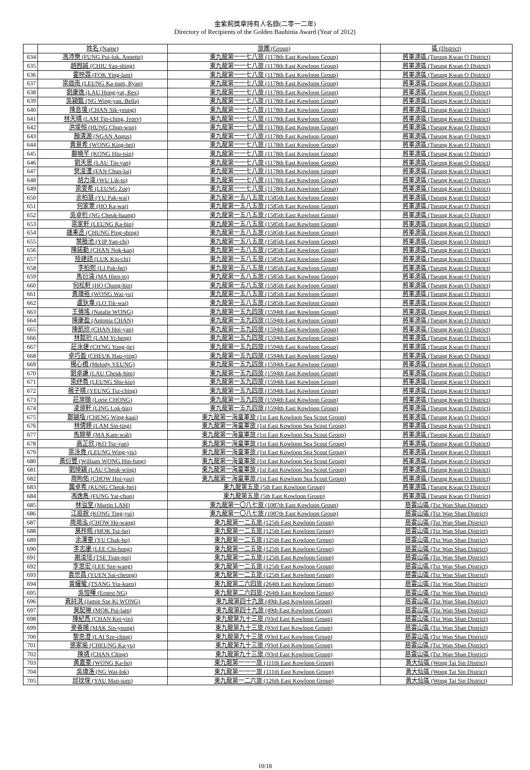金紫荊獎章持有人名錄(二零一二年)
Directory of Recipients of the Golden Bauhinia Award (Year of 2012)
| | 姓名 (Name) | 旅團 (Group) | 區 (District) |
| --- | --- | --- | --- |
| 634 | 馮沛樂 (FUNG Pui-lok, Annette) | 東九龍第一一七八旅 (1178th East Kowloon Group) | 將軍澳區 (Tseung Kwan O District) |
| 635 | 趙囿誠 (CHIU Yau-shing) | 東九龍第一一七八旅 (1178th East Kowloon Group) | 將軍澳區 (Tseung Kwan O District) |
| 636 | 霍映霖 (FOK Ying-lam) | 東九龍第一一七八旅 (1178th East Kowloon Group) | 將軍澳區 (Tseung Kwan O District) |
| 637 | 梁迦南 (LEUNG Ka-nam, Ryan) | 東九龍第一一七八旅 (1178th East Kowloon Group) | 將軍澳區 (Tseung Kwan O District) |
| 638 | 劉康逸 (LAU Hong-yat, Rex) | 東九龍第一一七八旅 (1178th East Kowloon Group) | 將軍澳區 (Tseung Kwan O District) |
| 639 | 吳穎甄 (NG Wing-yan, Bella) | 東九龍第一一七八旅 (1178th East Kowloon Group) | 將軍澳區 (Tseung Kwan O District) |
| 640 | 陳息壤 (CHAN Sik-yeung) | 東九龍第一一七八旅 (1178th East Kowloon Group) | 將軍澳區 (Tseung Kwan O District) |
| 641 | 林天晴 (LAM Tin-ching, Ivory) | 東九龍第一一七八旅 (1178th East Kowloon Group) | 將軍澳區 (Tseung Kwan O District) |
| 642 | 洪埈桓 (HUNG Chun-wun) | 東九龍第一一七八旅 (1178th East Kowloon Group) | 將軍澳區 (Tseung Kwan O District) |
| 643 | 顏清源 (NGAN Angus) | 東九龍第一一七八旅 (1178th East Kowloon Group) | 將軍澳區 (Tseung Kwan O District) |
| 644 | 黃景希 (WONG King-hei) | 東九龍第一一七八旅 (1178th East Kowloon Group) | 將軍澳區 (Tseung Kwan O District) |
| 645 | 鄺曉芊 (KONG Hiu-tsin) | 東九龍第一一七八旅 (1178th East Kowloon Group) | 將軍澳區 (Tseung Kwan O District) |
| 646 | 劉天恩 (LAU Tin-yan) | 東九龍第一一七八旅 (1178th East Kowloon Group) | 將軍澳區 (Tseung Kwan O District) |
| 647 | 樊浚澧 (FAN Chun-lai) | 東九龍第一一七八旅 (1178th East Kowloon Group) | 將軍澳區 (Tseung Kwan O District) |
| 648 | 胡力濤 (WU Lik-to) | 東九龍第一一七八旅 (1178th East Kowloon Group) | 將軍澳區 (Tseung Kwan O District) |
| 649 | 梁雯希 (LEUNG Zoe) | 東九龍第一一七八旅 (1178th East Kowloon Group) | 將軍澳區 (Tseung Kwan O District) |
| 650 | 余柏慧 (YU Pak-wai) | 東九龍第一五八五旅 (1585th East Kowloon Group) | 將軍澳區 (Tseung Kwan O District) |
| 651 | 何家葦 (HO Ka-wai) | 東九龍第一五八五旅 (1585th East Kowloon Group) | 將軍澳區 (Tseung Kwan O District) |
| 652 | 吳卓桁 (NG Cheuk-haang) | 東九龍第一五八五旅 (1585th East Kowloon Group) | 將軍澳區 (Tseung Kwan O District) |
| 653 | 梁家軒 (LEUNG Ka-hin) | 東九龍第一五八五旅 (1585th East Kowloon Group) | 將軍澳區 (Tseung Kwan O District) |
| 654 | 鍾秉丞 (CHUNG Ping-shing) | 東九龍第一五八五旅 (1585th East Kowloon Group) | 將軍澳區 (Tseung Kwan O District) |
| 655 | 葉殷池 (YIP Yan-chi) | 東九龍第一五八五旅 (1585th East Kowloon Group) | 將軍澳區 (Tseung Kwan O District) |
| 656 | 陳諾勤 (CHAN Nok-kan) | 東九龍第一五八五旅 (1585th East Kowloon Group) | 將軍澳區 (Tseung Kwan O District) |
| 657 | 陸建諮 (LUK Kin-chi) | 東九龍第一五八五旅 (1585th East Kowloon Group) | 將軍澳區 (Tseung Kwan O District) |
| 658 | 李柏熙 (LI Pak-hei) | 東九龍第一五八五旅 (1585th East Kowloon Group) | 將軍澳區 (Tseung Kwan O District) |
| 659 | 馬衍濤 (MA Hien-to) | 東九龍第一五八五旅 (1585th East Kowloon Group) | 將軍澳區 (Tseung Kwan O District) |
| 660 | 何松軒 (HO Chung-hin) | 東九龍第一五八五旅 (1585th East Kowloon Group) | 將軍澳區 (Tseung Kwan O District) |
| 661 | 黃瑋裕 (WONG Wai-yu) | 東九龍第一五八五旅 (1585th East Kowloon Group) | 將軍澳區 (Tseung Kwan O District) |
| 662 | 盧狄韋 (LO Tik-wai) | 東九龍第一五八五旅 (1585th East Kowloon Group) | 將軍澳區 (Tseung Kwan O District) |
| 663 | 王蒨瑤 (Natalie WONG) | 東九龍第一五九四旅 (1594th East Kowloon Group) | 將軍澳區 (Tseung Kwan O District) |
| 664 | 陳康盈 (Antonia CHAN) | 東九龍第一五九四旅 (1594th East Kowloon Group) | 將軍澳區 (Tseung Kwan O District) |
| 665 | 陳凱欣 (CHAN Hoi-yan) | 東九龍第一五九四旅 (1594th East Kowloon Group) | 將軍澳區 (Tseung Kwan O District) |
| 666 | 林懿珩 (LAM Yi-heng) | 東九龍第一五九四旅 (1594th East Kowloon Group) | 將軍澳區 (Tseung Kwan O District) |
| 667 | 莊泳捷 (CH'NG Yong-jie) | 東九龍第一五九四旅 (1594th East Kowloon Group) | 將軍澳區 (Tseung Kwan O District) |
| 668 | 卓巧盈 (CHEUK Hau-ying) | 東九龍第一五九四旅 (1594th East Kowloon Group) | 將軍澳區 (Tseung Kwan O District) |
| 669 | 楊心橋 (Melody YEUNG) | 東九龍第一五九四旅 (1594th East Kowloon Group) | 將軍澳區 (Tseung Kwan O District) |
| 670 | 劉卓謙 (LAU Cheuk-him) | 東九龍第一五九四旅 (1594th East Kowloon Group) | 將軍澳區 (Tseung Kwan O District) |
| 671 | 梁紓喬 (LEUNG Shu-kiu) | 東九龍第一五九四旅 (1594th East Kowloon Group) | 將軍澳區 (Tseung Kwan O District) |
| 672 | 楊子晴 (YEUNG Tsz-ching) | 東九龍第一五九四旅 (1594th East Kowloon Group) | 將軍澳區 (Tseung Kwan O District) |
| 673 | 莊灤頤 (Lorie CHONG) | 東九龍第一五九四旅 (1594th East Kowloon Group) | 將軍澳區 (Tseung Kwan O District) |
| 674 | 凌滌軒 (LING Lok-hin) | 東九龍第一五九四旅 (1594th East Kowloon Group) | 將軍澳區 (Tseung Kwan O District) |
| 675 | 鄭穎堦 (CHENG Wing-kaai) | 東九龍第一海童軍旅 (1st East Kowloon Sea Scout Group) | 將軍澳區 (Tseung Kwan O District) |
| 676 | 林倩婷 (LAM Sin-ting) | 東九龍第一海童軍旅 (1st East Kowloon Sea Scout Group) | 將軍澳區 (Tseung Kwan O District) |
| 677 | 馬錦華 (MA Kam-wah) | 東九龍第一海童軍旅 (1st East Kowloon Sea Scout Group) | 將軍澳區 (Tseung Kwan O District) |
| 678 | 高芷欣 (KO Tsz-yan) | 東九龍第一海童軍旅 (1st East Kowloon Sea Scout Group) | 將軍澳區 (Tseung Kwan O District) |
| 679 | 梁泳堯 (LEUNG Wing-yiu) | 東九龍第一海童軍旅 (1st East Kowloon Sea Scout Group) | 將軍澳區 (Tseung Kwan O District) |
| 680 | 黃衍豐 (William WONG Hin-fung) | 東九龍第一海童軍旅 (1st East Kowloon Sea Scout Group) | 將軍澳區 (Tseung Kwan O District) |
| 681 | 劉焯穎 (LAU Cheuk-wing) | 東九龍第一海童軍旅 (1st East Kowloon Sea Scout Group) | 將軍澳區 (Tseung Kwan O District) |
| 682 | 周昫佑 (CHOW Hui-yau) | 東九龍第一海童軍旅 (1st East Kowloon Sea Scout Group) | 將軍澳區 (Tseung Kwan O District) |
| 683 | 龔卓希 (KUNG Cheuk-hei) | 東九龍第五旅 (5th East Kowloon Group) | 將軍澳區 (Tseung Kwan O District) |
| 684 | 馮逸雋 (FUNG Yat-chun) | 東九龍第五旅 (5th East Kowloon Group) | 將軍澳區 (Tseung Kwan O District) |
| 685 | 林溢堂 (Martin LAM) | 東九龍第一〇八七旅 (1087th East Kowloon Group) | 慈雲山區 (Tsz Wan Shan District) |
| 686 | 江庭銳 (KONG Ting-yui) | 東九龍第一〇八七旅 (1087th East Kowloon Group) | 慈雲山區 (Tsz Wan Shan District) |
| 687 | 周澔泓 (CHOW Ho-wang) | 東九龍第一二五旅 (125th East Kowloon Group) | 慈雲山區 (Tsz Wan Shan District) |
| 688 | 莫梓皓 (MOK Tsz-ho) | 東九龍第一二五旅 (125th East Kowloon Group) | 慈雲山區 (Tsz Wan Shan District) |
| 689 | 余澤豪 (YU Chak-ho) | 東九龍第一二五旅 (125th East Kowloon Group) | 慈雲山區 (Tsz Wan Shan District) |
| 690 | 李志康 (LEE Chi-hong) | 東九龍第一二五旅 (125th East Kowloon Group) | 慈雲山區 (Tsz Wan Shan District) |
| 691 | 謝浚培 (TSE Tsun-pui) | 東九龍第一二五旅 (125th East Kowloon Group) | 慈雲山區 (Tsz Wan Shan District) |
| 692 | 李思宏 (LEE Sze-wang) | 東九龍第一二五旅 (125th East Kowloon Group) | 慈雲山區 (Tsz Wan Shan District) |
| 693 | 袁世昌 (YUEN Sai-cheong) | 東九龍第一二五旅 (125th East Kowloon Group) | 慈雲山區 (Tsz Wan Shan District) |
| 694 | 曾耀權 (TSANG Yiu-kuen) | 東九龍第二六四旅 (264th East Kowloon Group) | 慈雲山區 (Tsz Wan Shan District) |
| 695 | 吳愷暉 (Ernest NG) | 東九龍第二六四旅 (264th East Kowloon Group) | 慈雲山區 (Tsz Wan Shan District) |
| 696 | 黃詩淇 (Jamie Sze Ki WONG) | 東九龍第四十九旅 (49th East Kowloon Group) | 慈雲山區 (Tsz Wan Shan District) |
| 697 | 莫配琳 (MOK Pui-lam) | 東九龍第四十九旅 (49th East Kowloon Group) | 慈雲山區 (Tsz Wan Shan District) |
| 698 | 陳紀燕 (CHAN Kei-yin) | 東九龍第九十三旅 (93rd East Kowloon Group) | 慈雲山區 (Tsz Wan Shan District) |
| 699 | 麥善陽 (MAK Sin-yeung) | 東九龍第九十三旅 (93rd East Kowloon Group) | 慈雲山區 (Tsz Wan Shan District) |
| 700 | 黎思澄 (LAI Sze-ching) | 東九龍第九十三旅 (93rd East Kowloon Group) | 慈雲山區 (Tsz Wan Shan District) |
| 701 | 張家瑜 (CHEUNG Ka-yu) | 東九龍第九十三旅 (93rd East Kowloon Group) | 慈雲山區 (Tsz Wan Shan District) |
| 702 | 陳靖 (CHAN Ching) | 東九龍第九十三旅 (93rd East Kowloon Group) | 慈雲山區 (Tsz Wan Shan District) |
| 703 | 黃嘉豪 (WONG Ka-ho) | 東九龍第一一一旅 (111th East Kowloon Group) | 黃大仙區 (Wong Tai Sin District) |
| 704 | 吳瑋洛 (NG Wai-lok) | 東九龍第一一一旅 (111th East Kowloon Group) | 黃大仙區 (Wong Tai Sin District) |
| 705 | 邱玟琛 (YAU Man-sum) | 東九龍第一二六旅 (126th East Kowloon Group) | 黃大仙區 (Wong Tai Sin District) |
10/18